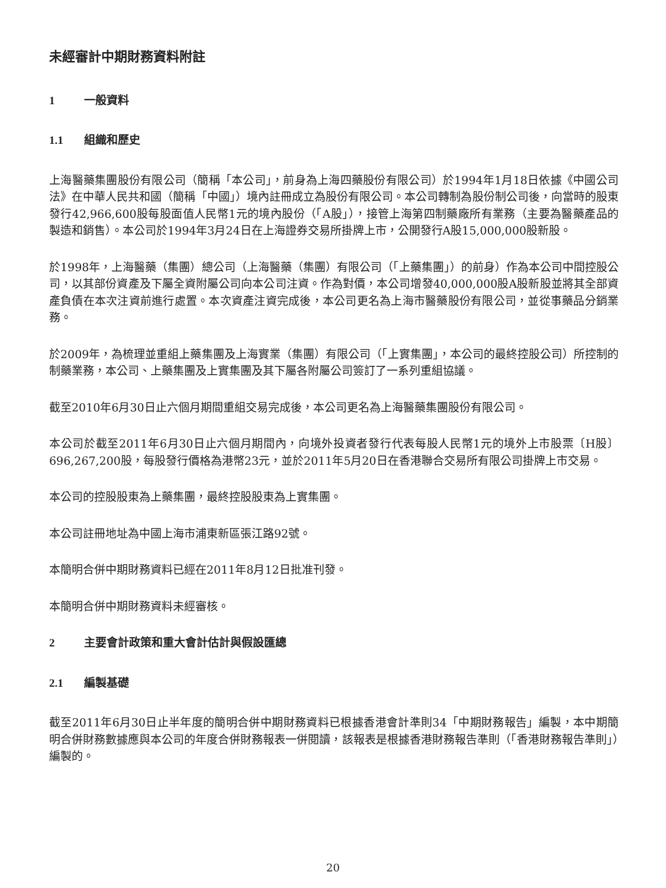未經審計中期財務資料附註
1 一般資料
1.1 組織和歷史
上海醫藥集團股份有限公司（簡稱「本公司」，前身為上海四藥股份有限公司）於1994年1月18日依據《中國公司法》在中華人民共和國（簡稱「中國」）境內註冊成立為股份有限公司。本公司轉制為股份制公司後，向當時的股東發行42,966,600股每股面值人民幣1元的境內股份（「A股」），接管上海第四制藥廠所有業務（主要為醫藥產品的製造和銷售）。本公司於1994年3月24日在上海證券交易所掛牌上市，公開發行A股15,000,000股新股。
於1998年，上海醫藥（集團）總公司（上海醫藥（集團）有限公司（「上藥集團」）的前身）作為本公司中間控股公司，以其部份資產及下屬全資附屬公司向本公司注資。作為對價，本公司增發40,000,000股A股新股並將其全部資產負債在本次注資前進行處置。本次資產注資完成後，本公司更名為上海市醫藥股份有限公司，並從事藥品分銷業務。
於2009年，為梳理並重組上藥集團及上海實業（集團）有限公司（「上實集團」，本公司的最終控股公司）所控制的制藥業務，本公司、上藥集團及上實集團及其下屬各附屬公司簽訂了一系列重組協議。
截至2010年6月30日止六個月期間重組交易完成後，本公司更名為上海醫藥集團股份有限公司。
本公司於截至2011年6月30日止六個月期間內，向境外投資者發行代表每股人民幣1元的境外上市股票〔H股〕696,267,200股，每股發行價格為港幣23元，並於2011年5月20日在香港聯合交易所有限公司掛牌上市交易。
本公司的控股股東為上藥集團，最終控股股東為上實集團。
本公司註冊地址為中國上海市浦東新區張江路92號。
本簡明合併中期財務資料已經在2011年8月12日批准刊發。
本簡明合併中期財務資料未經審核。
2 主要會計政策和重大會計估計與假設匯總
2.1 編製基礎
截至2011年6月30日止半年度的簡明合併中期財務資料已根據香港會計準則34「中期財務報告」編製，本中期簡明合併財務數據應與本公司的年度合併財務報表一併閱讀，該報表是根據香港財務報告準則（「香港財務報告準則」）編製的。
20